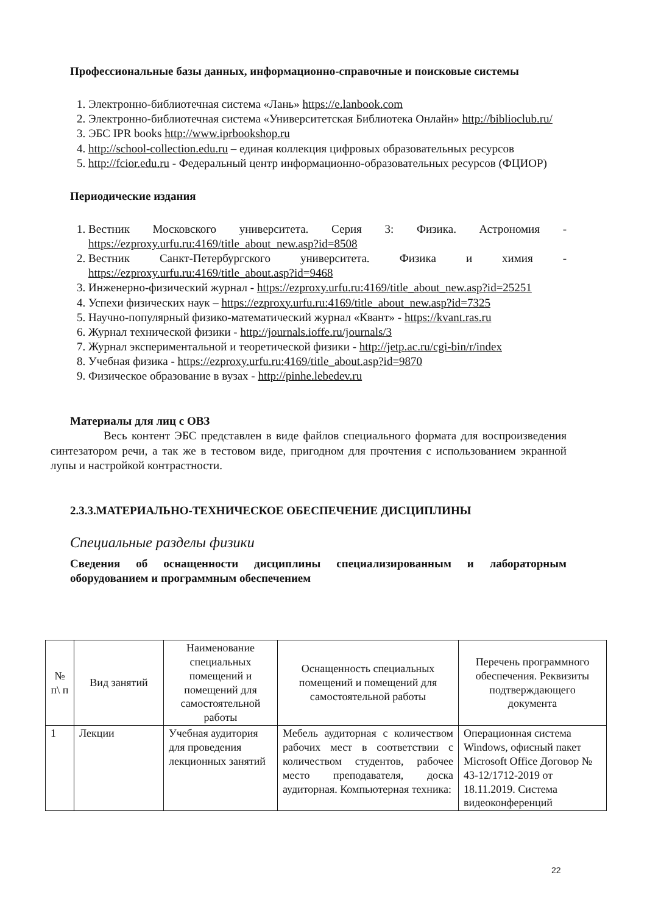Профессиональные базы данных, информационно-справочные и поисковые системы
1. Электронно-библиотечная система «Лань» https://e.lanbook.com
2. Электронно-библиотечная система «Университетская Библиотека Онлайн» http://biblioclub.ru/
3. ЭБС IPR books http://www.iprbookshop.ru
4. http://school-collection.edu.ru – единая коллекция цифровых образовательных ресурсов
5. http://fcior.edu.ru - Федеральный центр информационно-образовательных ресурсов (ФЦИОР)
Периодические издания
1. Вестник Московского университета. Серия 3: Физика. Астрономия - https://ezproxy.urfu.ru:4169/title_about_new.asp?id=8508
2. Вестник Санкт-Петербургского университета. Физика и химия - https://ezproxy.urfu.ru:4169/title_about.asp?id=9468
3. Инженерно-физический журнал - https://ezproxy.urfu.ru:4169/title_about_new.asp?id=25251
4. Успехи физических наук – https://ezproxy.urfu.ru:4169/title_about_new.asp?id=7325
5. Научно-популярный физико-математический журнал «Квант» - https://kvant.ras.ru
6. Журнал технической физики - http://journals.ioffe.ru/journals/3
7. Журнал экспериментальной и теоретической физики - http://jetp.ac.ru/cgi-bin/r/index
8. Учебная физика - https://ezproxy.urfu.ru:4169/title_about.asp?id=9870
9. Физическое образование в вузах - http://pinhe.lebedev.ru
Материалы для лиц с ОВЗ
Весь контент ЭБС представлен в виде файлов специального формата для воспроизведения синтезатором речи, а так же в тестовом виде, пригодном для прочтения с использованием экранной лупы и настройкой контрастности.
2.3.3.МАТЕРИАЛЬНО-ТЕХНИЧЕСКОЕ ОБЕСПЕЧЕНИЕ ДИСЦИПЛИНЫ
Специальные разделы физики
Сведения об оснащенности дисциплины специализированным и лабораторным оборудованием и программным обеспечением
| № п\ п | Вид занятий | Наименование специальных помещений и помещений для самостоятельной работы | Оснащенность специальных помещений и помещений для самостоятельной работы | Перечень программного обеспечения. Реквизиты подтверждающего документа |
| --- | --- | --- | --- | --- |
| 1 | Лекции | Учебная аудитория для проведения лекционных занятий | Мебель аудиторная с количеством рабочих мест в соответствии с количеством студентов, рабочее место преподавателя, доска аудиторная. Компьютерная техника: | Операционная система Windows, офисный пакет Microsoft Office Договор № 43-12/1712-2019 от 18.11.2019. Система видеоконференций |
22